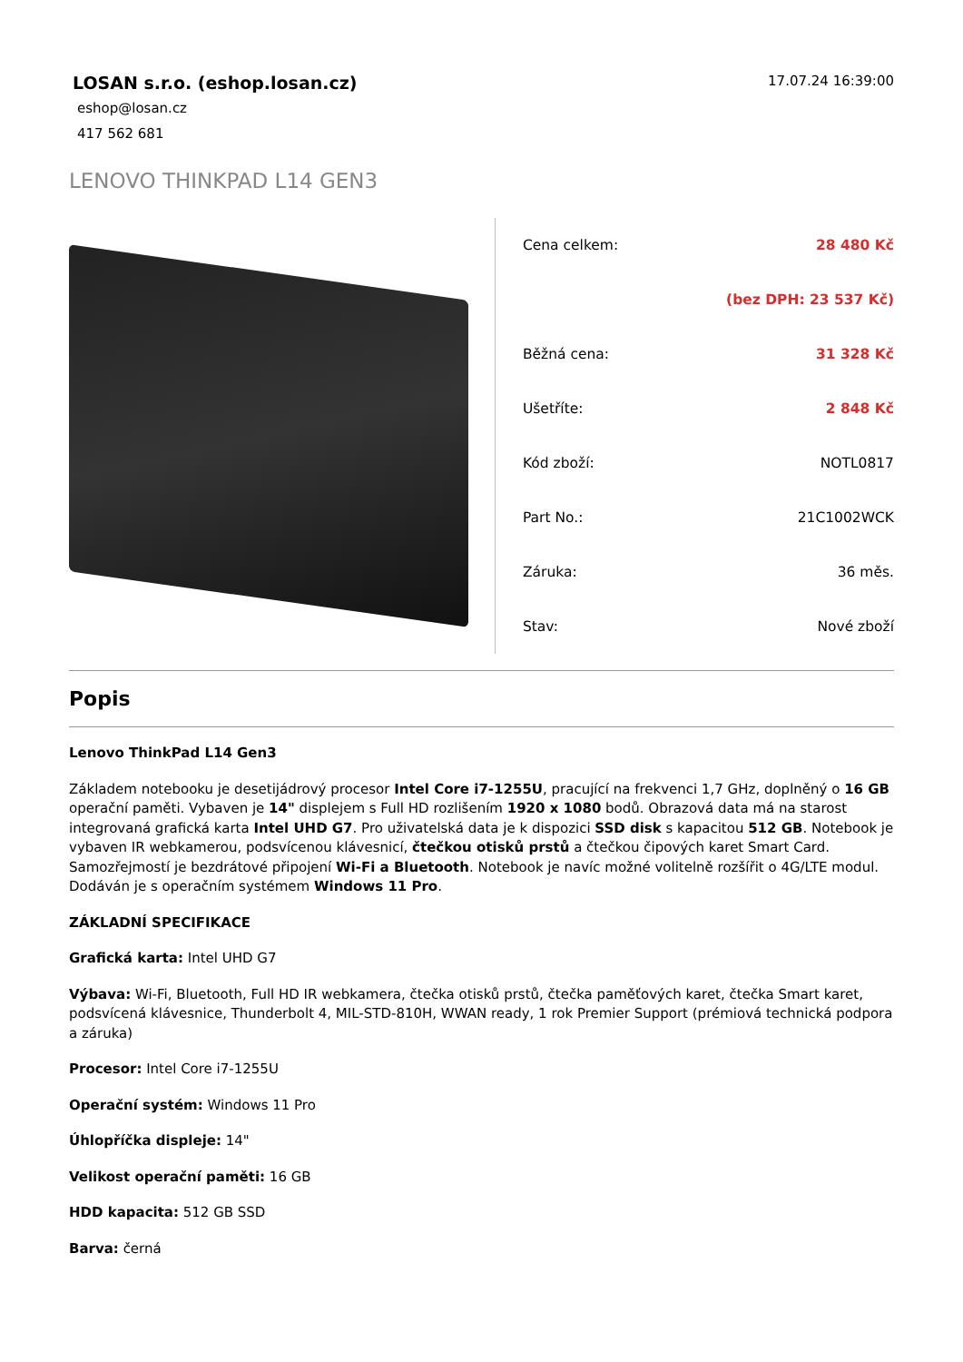LOSAN s.r.o. (eshop.losan.cz)
eshop@losan.cz
417 562 681
17.07.24 16:39:00
LENOVO THINKPAD L14 GEN3
| Cena celkem: | 28 480 Kč |
| | (bez DPH: 23 537 Kč) |
| Běžná cena: | 31 328 Kč |
| Ušetříte: | 2 848 Kč |
| Kód zboží: | NOTL0817 |
| Part No.: | 21C1002WCK |
| Záruka: | 36 měs. |
| Stav: | Nové zboží |
Popis
Lenovo ThinkPad L14 Gen3
Základem notebooku je desetijádrový procesor Intel Core i7-1255U, pracující na frekvenci 1,7 GHz, doplněný o 16 GB operační paměti. Vybaven je 14" displejem s Full HD rozlišením 1920 x 1080 bodů. Obrazová data má na starost integrovaná grafická karta Intel UHD G7. Pro uživatelská data je k dispozici SSD disk s kapacitou 512 GB. Notebook je vybaven IR webkamerou, podsvícenou klávesnicí, čtečkou otisků prstů a čtečkou čipových karet Smart Card. Samozřejmostí je bezdrátové připojení Wi-Fi a Bluetooth. Notebook je navíc možné volitelně rozšířit o 4G/LTE modul. Dodáván je s operačním systémem Windows 11 Pro.
ZÁKLADNÍ SPECIFIKACE
Grafická karta: Intel UHD G7
Výbava: Wi-Fi, Bluetooth, Full HD IR webkamera, čtečka otisků prstů, čtečka paměťových karet, čtečka Smart karet, podsvícená klávesnice, Thunderbolt 4, MIL-STD-810H, WWAN ready, 1 rok Premier Support (prémiová technická podpora a záruka)
Procesor: Intel Core i7-1255U
Operační systém: Windows 11 Pro
Úhlopříčka displeje: 14"
Velikost operační paměti: 16 GB
HDD kapacita: 512 GB SSD
Barva: černá